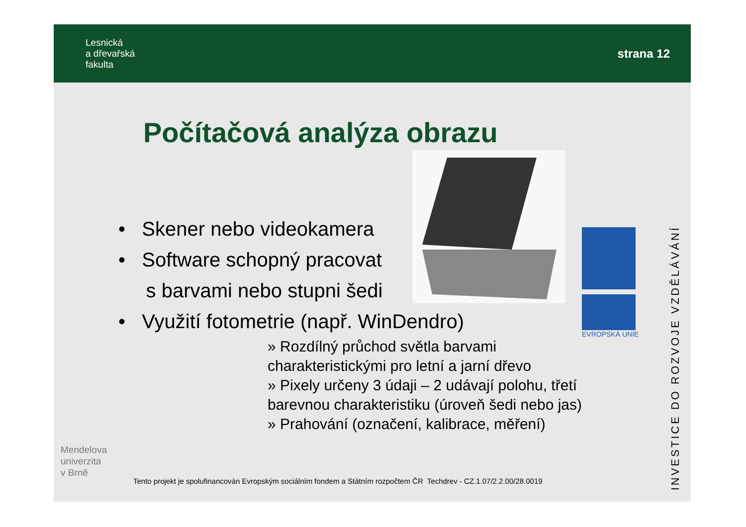Lesnická
a dřevařská
fakulta
strana 12
Počítačová analýza obrazu
• Skener nebo videokamera
• Software schopný pracovat
s barvami nebo stupni šedi
• Využití fotometrie (např. WinDendro)
» Rozdílný průchod světla barvami charakteristickými pro letní a jarní dřevo
» Pixely určeny 3 údaji – 2 udávají polohu, třetí barevnou charakteristiku (úroveň šedi nebo jas)
» Prahování (označení, kalibrace, měření)
EVROPSKÁ UNIE
INVESTICE DO ROZVOJE VZDĚLÁVÁNÍ
Mendelova
univerzita
v Brně
Tento projekt je spolufinancován Evropským sociálním fondem a Státním rozpočtem ČR Techdrev - CZ.1.07/2.2.00/28.0019